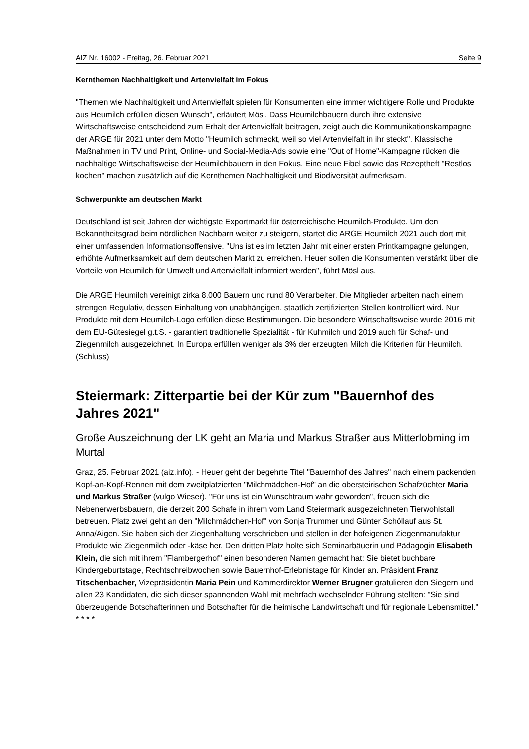AIZ Nr. 16002 - Freitag, 26. Februar 2021 Seite 9
Kernthemen Nachhaltigkeit und Artenvielfalt im Fokus
"Themen wie Nachhaltigkeit und Artenvielfalt spielen für Konsumenten eine immer wichtigere Rolle und Produkte aus Heumilch erfüllen diesen Wunsch", erläutert Mösl. Dass Heumilchbauern durch ihre extensive Wirtschaftsweise entscheidend zum Erhalt der Artenvielfalt beitragen, zeigt auch die Kommunikationskampagne der ARGE für 2021 unter dem Motto "Heumilch schmeckt, weil so viel Artenvielfalt in ihr steckt". Klassische Maßnahmen in TV und Print, Online- und Social-Media-Ads sowie eine "Out of Home"-Kampagne rücken die nachhaltige Wirtschaftsweise der Heumilchbauern in den Fokus. Eine neue Fibel sowie das Rezeptheft "Restlos kochen" machen zusätzlich auf die Kernthemen Nachhaltigkeit und Biodiversität aufmerksam.
Schwerpunkte am deutschen Markt
Deutschland ist seit Jahren der wichtigste Exportmarkt für österreichische Heumilch-Produkte. Um den Bekanntheitsgrad beim nördlichen Nachbarn weiter zu steigern, startet die ARGE Heumilch 2021 auch dort mit einer umfassenden Informationsoffensive. "Uns ist es im letzten Jahr mit einer ersten Printkampagne gelungen, erhöhte Aufmerksamkeit auf dem deutschen Markt zu erreichen. Heuer sollen die Konsumenten verstärkt über die Vorteile von Heumilch für Umwelt und Artenvielfalt informiert werden", führt Mösl aus.
Die ARGE Heumilch vereinigt zirka 8.000 Bauern und rund 80 Verarbeiter. Die Mitglieder arbeiten nach einem strengen Regulativ, dessen Einhaltung von unabhängigen, staatlich zertifizierten Stellen kontrolliert wird. Nur Produkte mit dem Heumilch-Logo erfüllen diese Bestimmungen. Die besondere Wirtschaftsweise wurde 2016 mit dem EU-Gütesiegel g.t.S. - garantiert traditionelle Spezialität - für Kuhmilch und 2019 auch für Schaf- und Ziegenmilch ausgezeichnet. In Europa erfüllen weniger als 3% der erzeugten Milch die Kriterien für Heumilch. (Schluss)
Steiermark: Zitterpartie bei der Kür zum "Bauernhof des Jahres 2021"
Große Auszeichnung der LK geht an Maria und Markus Straßer aus Mitterlobming im Murtal
Graz, 25. Februar 2021 (aiz.info). - Heuer geht der begehrte Titel "Bauernhof des Jahres" nach einem packenden Kopf-an-Kopf-Rennen mit dem zweitplatzierten "Milchmädchen-Hof" an die obersteirischen Schafzüchter Maria und Markus Straßer (vulgo Wieser). "Für uns ist ein Wunschtraum wahr geworden", freuen sich die Nebenerwerbsbauern, die derzeit 200 Schafe in ihrem vom Land Steiermark ausgezeichneten Tierwohlstall betreuen. Platz zwei geht an den "Milchmädchen-Hof" von Sonja Trummer und Günter Schöllauf aus St. Anna/Aigen. Sie haben sich der Ziegenhaltung verschrieben und stellen in der hofeigenen Ziegenmanufaktur Produkte wie Ziegenmilch oder -käse her. Den dritten Platz holte sich Seminarbäuerin und Pädagogin Elisabeth Klein, die sich mit ihrem "Flambergerhof" einen besonderen Namen gemacht hat: Sie bietet buchbare Kindergeburtstage, Rechtschreibwochen sowie Bauernhof-Erlebnistage für Kinder an. Präsident Franz Titschenbacher, Vizepräsidentin Maria Pein und Kammerdirektor Werner Brugner gratulieren den Siegern und allen 23 Kandidaten, die sich dieser spannenden Wahl mit mehrfach wechselnder Führung stellten: "Sie sind überzeugende Botschafterinnen und Botschafter für die heimische Landwirtschaft und für regionale Lebensmittel." * * * *